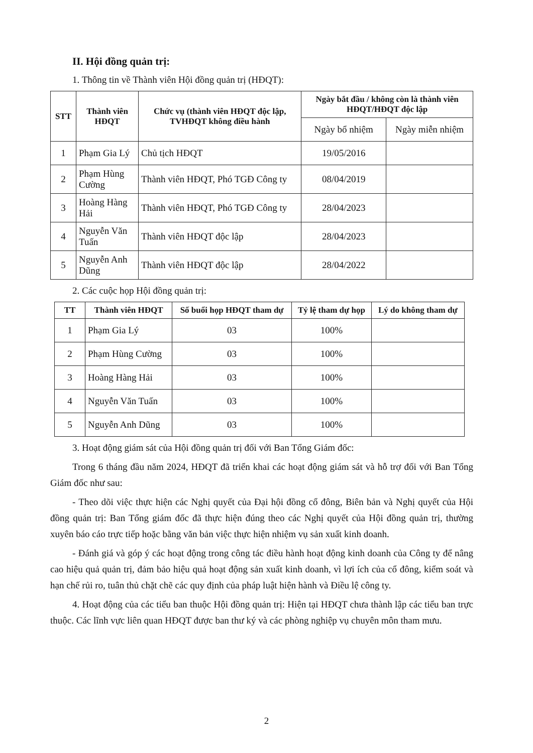II. Hội đồng quản trị:
1. Thông tin về Thành viên Hội đồng quản trị (HĐQT):
| STT | Thành viên HĐQT | Chức vụ (thành viên HĐQT độc lập, TVHĐQT không điều hành | Ngày bắt đầu / không còn là thành viên HĐQT/HĐQT độc lập | |
| --- | --- | --- | --- | --- |
| | | | Ngày bổ nhiệm | Ngày miễn nhiệm |
| 1 | Phạm Gia Lý | Chủ tịch HĐQT | 19/05/2016 | |
| 2 | Phạm Hùng Cường | Thành viên HĐQT, Phó TGĐ Công ty | 08/04/2019 | |
| 3 | Hoàng Hàng Hải | Thành viên HĐQT, Phó TGĐ Công ty | 28/04/2023 | |
| 4 | Nguyễn Văn Tuấn | Thành viên HĐQT độc lập | 28/04/2023 | |
| 5 | Nguyễn Anh Dũng | Thành viên HĐQT độc lập | 28/04/2022 | |
2. Các cuộc họp Hội đồng quản trị:
| TT | Thành viên HĐQT | Số buổi họp HĐQT tham dự | Tỷ lệ tham dự họp | Lý do không tham dự |
| --- | --- | --- | --- | --- |
| 1 | Phạm Gia Lý | 03 | 100% | |
| 2 | Phạm Hùng Cường | 03 | 100% | |
| 3 | Hoàng Hàng Hải | 03 | 100% | |
| 4 | Nguyễn Văn Tuấn | 03 | 100% | |
| 5 | Nguyễn Anh Dũng | 03 | 100% | |
3. Hoạt động giám sát của Hội đồng quản trị đối với Ban Tổng Giám đốc:
Trong 6 tháng đầu năm 2024, HĐQT đã triển khai các hoạt động giám sát và hỗ trợ đối với Ban Tổng Giám đốc như sau:
- Theo dõi việc thực hiện các Nghị quyết của Đại hội đồng cổ đông, Biên bản và Nghị quyết của Hội đồng quản trị: Ban Tổng giám đốc đã thực hiện đúng theo các Nghị quyết của Hội đồng quản trị, thường xuyên báo cáo trực tiếp hoặc bằng văn bản việc thực hiện nhiệm vụ sản xuất kinh doanh.
- Đánh giá và góp ý các hoạt động trong công tác điều hành hoạt động kinh doanh của Công ty để nâng cao hiệu quả quản trị, đảm bảo hiệu quả hoạt động sản xuất kinh doanh, vì lợi ích của cổ đông, kiểm soát và hạn chế rủi ro, tuân thủ chặt chẽ các quy định của pháp luật hiện hành và Điều lệ công ty.
4. Hoạt động của các tiểu ban thuộc Hội đồng quản trị: Hiện tại HĐQT chưa thành lập các tiểu ban trực thuộc. Các lĩnh vực liên quan HĐQT được ban thư ký và các phòng nghiệp vụ chuyên môn tham mưu.
2